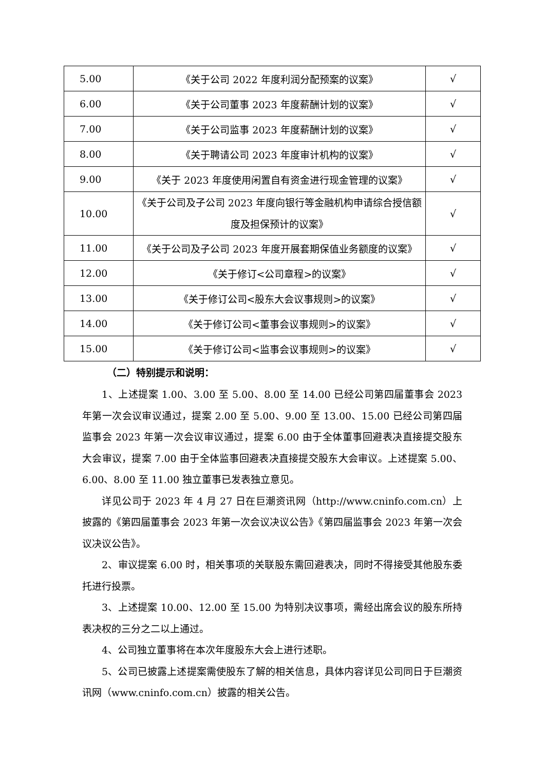| 5.00 | 《关于公司 2022 年度利润分配预案的议案》 | √ |
| 6.00 | 《关于公司董事 2023 年度薪酬计划的议案》 | √ |
| 7.00 | 《关于公司监事 2023 年度薪酬计划的议案》 | √ |
| 8.00 | 《关于聘请公司 2023 年度审计机构的议案》 | √ |
| 9.00 | 《关于 2023 年度使用闲置自有资金进行现金管理的议案》 | √ |
| 10.00 | 《关于公司及子公司 2023 年度向银行等金融机构申请综合授信额度及担保预计的议案》 | √ |
| 11.00 | 《关于公司及子公司 2023 年度开展套期保值业务额度的议案》 | √ |
| 12.00 | 《关于修订<公司章程>的议案》 | √ |
| 13.00 | 《关于修订公司<股东大会议事规则>的议案》 | √ |
| 14.00 | 《关于修订公司<董事会议事规则>的议案》 | √ |
| 15.00 | 《关于修订公司<监事会议事规则>的议案》 | √ |
（二）特别提示和说明：
1、上述提案 1.00、3.00 至 5.00、8.00 至 14.00 已经公司第四届董事会 2023 年第一次会议审议通过，提案 2.00 至 5.00、9.00 至 13.00、15.00 已经公司第四届监事会 2023 年第一次会议审议通过，提案 6.00 由于全体董事回避表决直接提交股东大会审议，提案 7.00 由于全体监事回避表决直接提交股东大会审议。上述提案 5.00、6.00、8.00 至 11.00 独立董事已发表独立意见。
详见公司于 2023 年 4 月 27 日在巨潮资讯网（http://www.cninfo.com.cn）上披露的《第四届董事会 2023 年第一次会议决议公告》《第四届监事会 2023 年第一次会议决议公告》。
2、审议提案 6.00 时，相关事项的关联股东需回避表决，同时不得接受其他股东委托进行投票。
3、上述提案 10.00、12.00 至 15.00 为特别决议事项，需经出席会议的股东所持表决权的三分之二以上通过。
4、公司独立董事将在本次年度股东大会上进行述职。
5、公司已披露上述提案需使股东了解的相关信息，具体内容详见公司同日于巨潮资讯网（www.cninfo.com.cn）披露的相关公告。